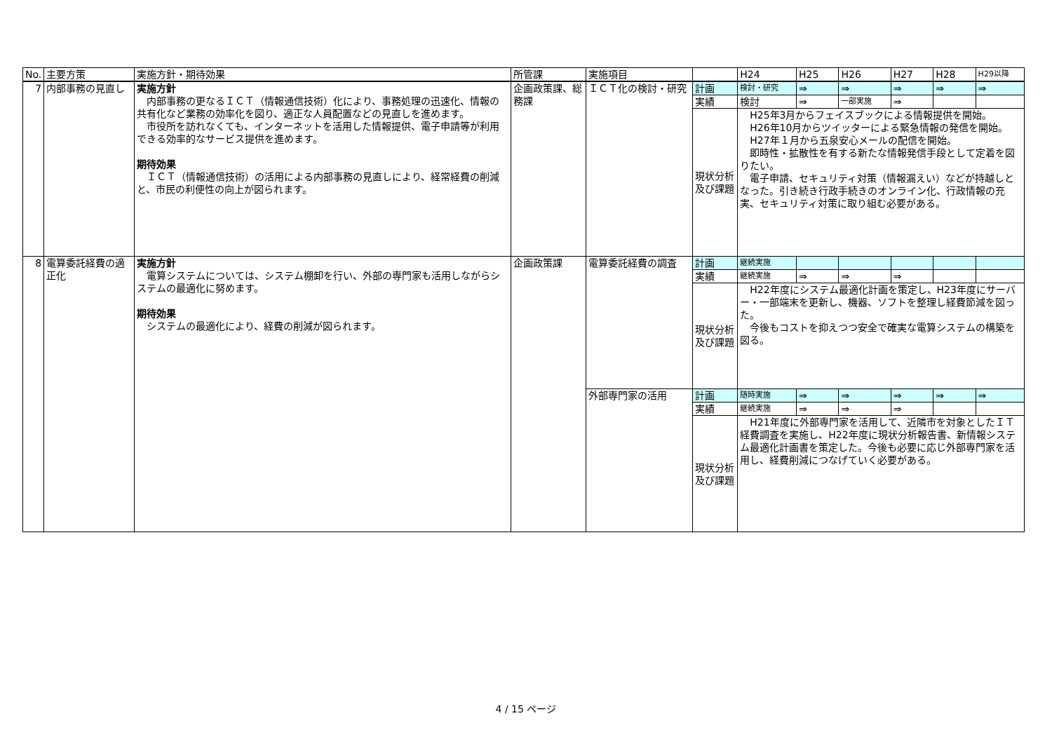| No. | 主要方策 | 実施方針・期待効果 | 所管課 | 実施項目 | | H24 | H25 | H26 | H27 | H28 | H29以降 |
| --- | --- | --- | --- | --- | --- | --- | --- | --- | --- | --- | --- |
| 7 | 内部事務の見直し | 実施方針 内部事務の更なるＩＣＴ（情報通信技術）化により、事務処理の迅速化、情報の共有化など業務の効率化を図り、適正な人員配置などの見直しを進めます。 市役所を訪れなくても、インターネットを活用した情報提供、電子申請等が利用できる効率的なサービス提供を進めます。 期待効果 ＩＣＴ（情報通信技術）の活用による内部事務の見直しにより、経常経費の削減と、市民の利便性の向上が図られます。 | 企画政策課、総務課 | ＩＣＴ化の検討・研究 | 計画 | 検討・研究 | ⇒ | ⇒ | ⇒ | ⇒ | ⇒ |
| | | | | | 実績 | 検討 | ⇒ | 一部実施 | ⇒ | | |
| | | | | | 現状分析及び課題 | H25年3月からフェイスブックによる情報提供を開始。 H26年10月からツイッターによる緊急情報の発信を開始。 H27年１月から五泉安心メールの配信を開始。 即時性・拡散性を有する新たな情報発信手段として定着を図りたい。 電子申請、セキュリティ対策（情報漏えい）などが持越しとなった。引き続き行政手続きのオンライン化、行政情報の充実、セキュリティ対策に取り組む必要がある。 | | | | | |
| 8 | 電算委託経費の適正化 | 実施方針 電算システムについては、システム棚卸を行い、外部の専門家も活用しながらシステムの最適化に努めます。 期待効果 システムの最適化により、経費の削減が図られます。 | 企画政策課 | 電算委託経費の調査 | 計画 | 継続実施 | | | | | |
| | | | | | 実績 | 継続実施 | ⇒ | ⇒ | ⇒ | | |
| | | | | | 現状分析及び課題 | H22年度にシステム最適化計画を策定し、H23年度にサーバー・一部端末を更新し、機器、ソフトを整理し経費節減を図った。 今後もコストを抑えつつ安全で確実な電算システムの構築を図る。 | | | | | |
| | | | | 外部専門家の活用 | 計画 | 随時実施 | ⇒ | ⇒ | ⇒ | ⇒ | ⇒ |
| | | | | | 実績 | 継続実施 | ⇒ | ⇒ | ⇒ | | |
| | | | | | 現状分析及び課題 | H21年度に外部専門家を活用して、近隣市を対象としたＩＴ経費調査を実施し、H22年度に現状分析報告書、新情報システム最適化計画書を策定した。今後も必要に応じ外部専門家を活用し、経費削減につなげていく必要がある。 | | | | | |
4 / 15 ページ